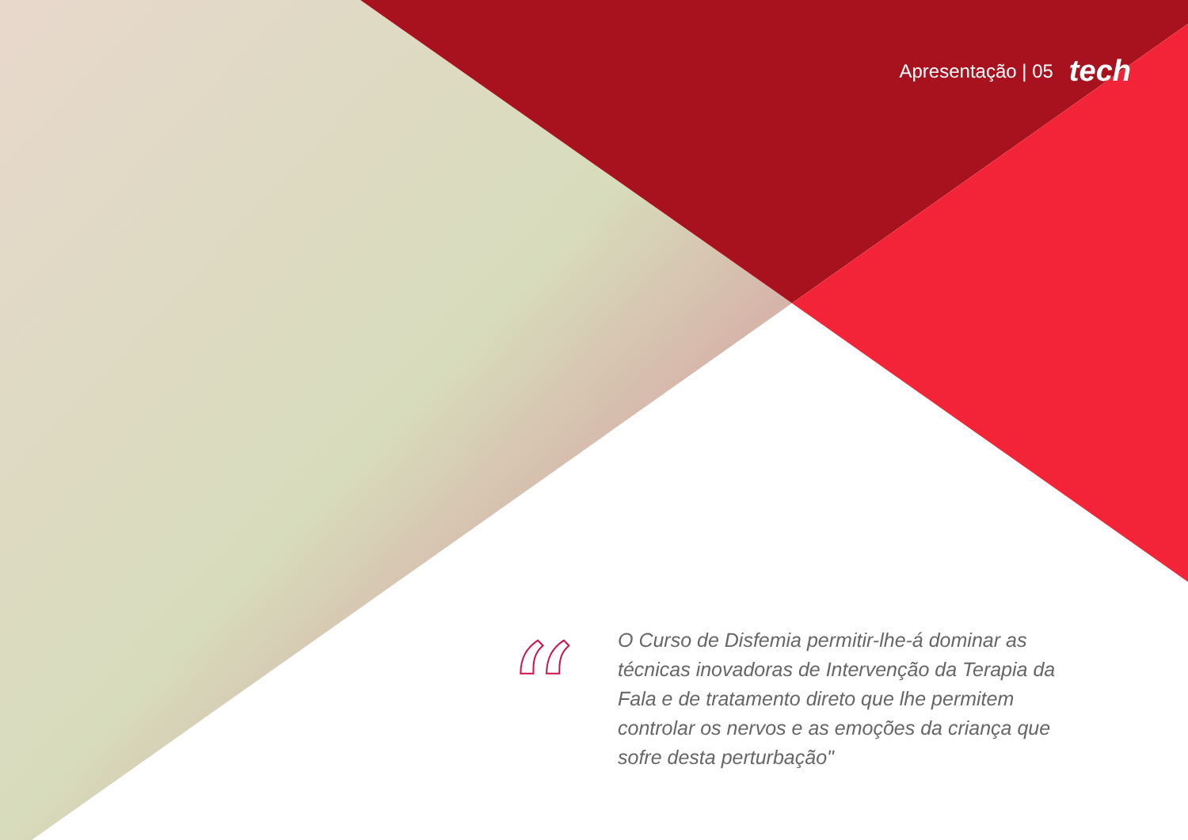Apresentação | 05 tech
“
O Curso de Disfemia permitir-lhe-á dominar as técnicas inovadoras de Intervenção da Terapia da Fala e de tratamento direto que lhe permitem controlar os nervos e as emoções da criança que sofre desta perturbação"